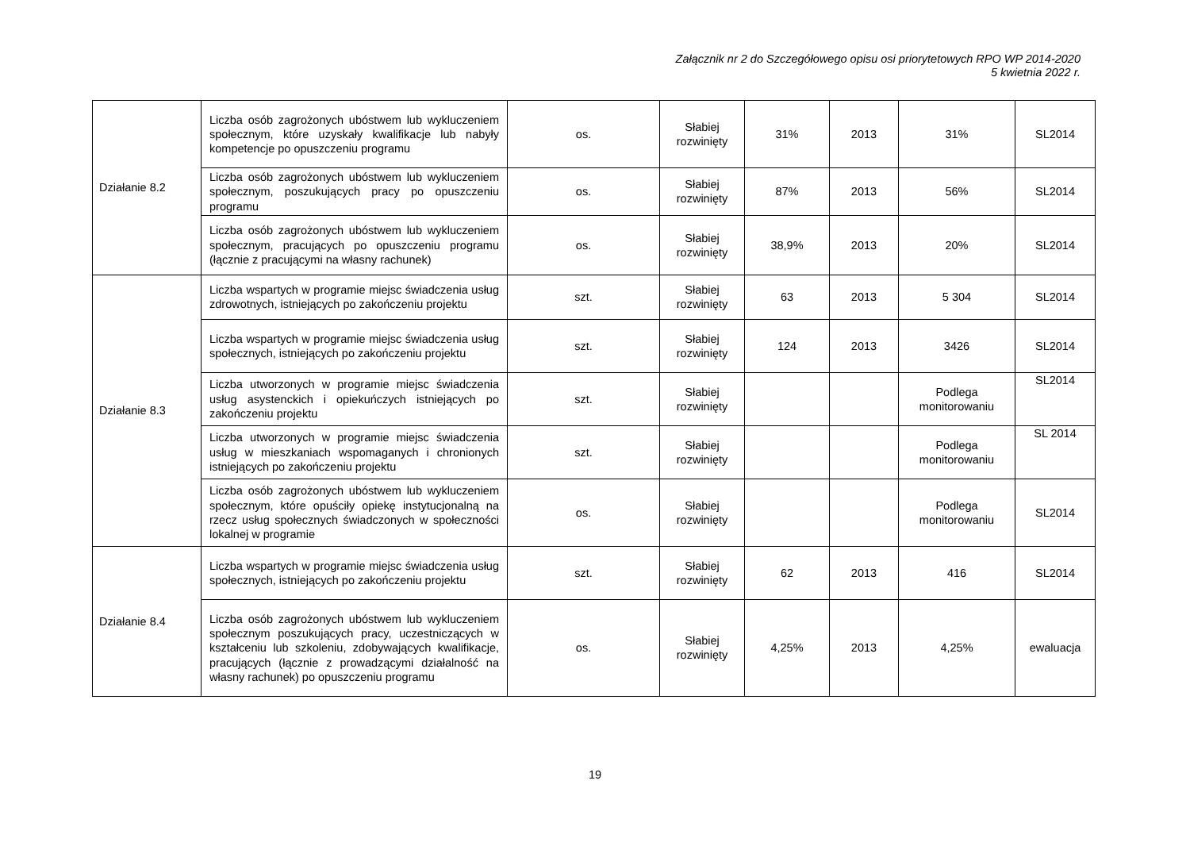Załącznik nr 2 do Szczegółowego opisu osi priorytetowych RPO WP 2014-2020
5 kwietnia 2022 r.
| Działanie 8.2 | Liczba osób zagrożonych ubóstwem lub wykluczeniem społecznym, które uzyskały kwalifikacje lub nabyły kompetencje po opuszczeniu programu | os. | Słabiej rozwinięty | 31% | 2013 | 31% | SL2014 |
| | Liczba osób zagrożonych ubóstwem lub wykluczeniem społecznym, poszukujących pracy po opuszczeniu programu | os. | Słabiej rozwinięty | 87% | 2013 | 56% | SL2014 |
| | Liczba osób zagrożonych ubóstwem lub wykluczeniem społecznym, pracujących po opuszczeniu programu (łącznie z pracującymi na własny rachunek) | os. | Słabiej rozwinięty | 38,9% | 2013 | 20% | SL2014 |
| Działanie 8.3 | Liczba wspartych w programie miejsc świadczenia usług zdrowotnych, istniejących po zakończeniu projektu | szt. | Słabiej rozwinięty | 63 | 2013 | 5 304 | SL2014 |
| | Liczba wspartych w programie miejsc świadczenia usług społecznych, istniejących po zakończeniu projektu | szt. | Słabiej rozwinięty | 124 | 2013 | 3426 | SL2014 |
| | Liczba utworzonych w programie miejsc świadczenia usług asystenckich i opiekuńczych istniejących po zakończeniu projektu | szt. | Słabiej rozwinięty | | | Podlega monitorowaniu | SL2014 |
| | Liczba utworzonych w programie miejsc świadczenia usług w mieszkaniach wspomaganych i chronionych istniejących po zakończeniu projektu | szt. | Słabiej rozwinięty | | | Podlega monitorowaniu | SL 2014 |
| | Liczba osób zagrożonych ubóstwem lub wykluczeniem społecznym, które opuściły opiekę instytucjonalną na rzecz usług społecznych świadczonych w społeczności lokalnej w programie | os. | Słabiej rozwinięty | | | Podlega monitorowaniu | SL2014 |
| Działanie 8.4 | Liczba wspartych w programie miejsc świadczenia usług społecznych, istniejących po zakończeniu projektu | szt. | Słabiej rozwinięty | 62 | 2013 | 416 | SL2014 |
| | Liczba osób zagrożonych ubóstwem lub wykluczeniem społecznym poszukujących pracy, uczestniczących w kształceniu lub szkoleniu, zdobywających kwalifikacje, pracujących (łącznie z prowadzącymi działalność na własny rachunek) po opuszczeniu programu | os. | Słabiej rozwinięty | 4,25% | 2013 | 4,25% | ewaluacja |
19